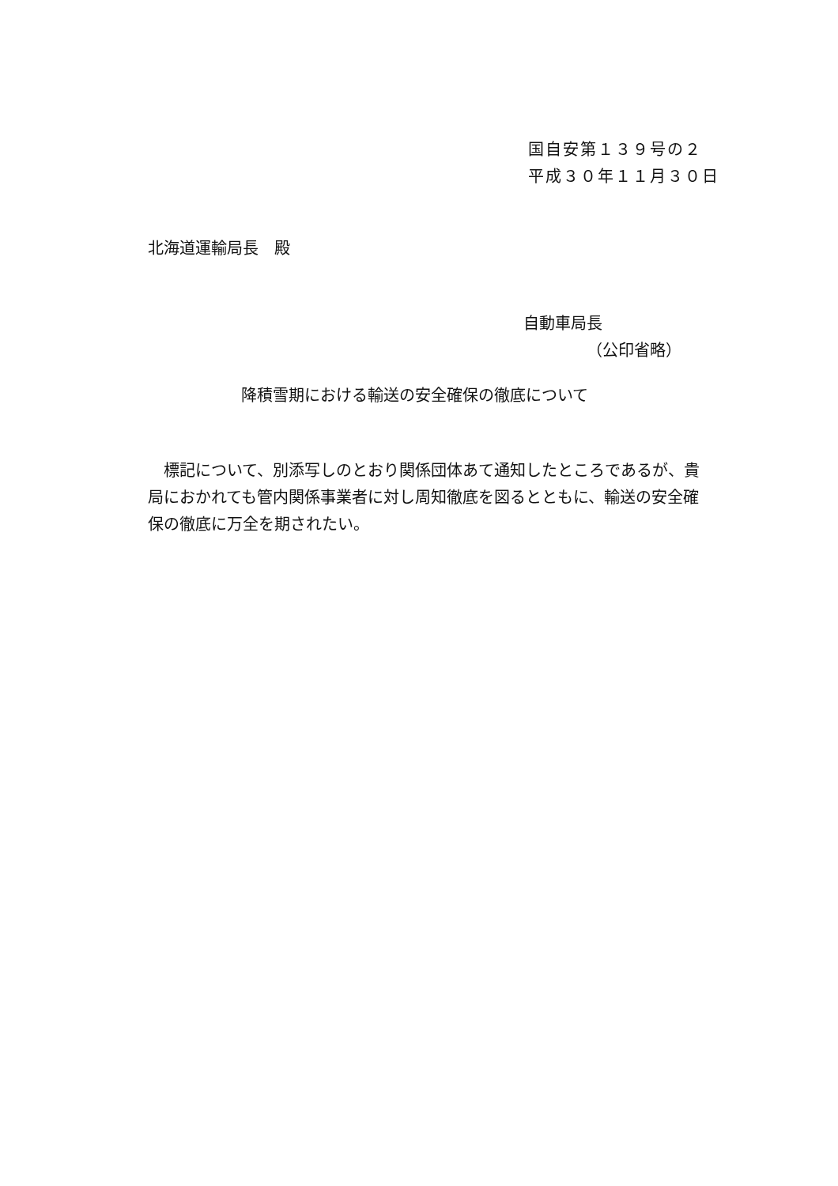国自安第１３９号の２
平成３０年１１月３０日
北海道運輸局長　殿
自動車局長
（公印省略）
降積雪期における輸送の安全確保の徹底について
　標記について、別添写しのとおり関係団体あて通知したところであるが、貴局におかれても管内関係事業者に対し周知徹底を図るとともに、輸送の安全確保の徹底に万全を期されたい。